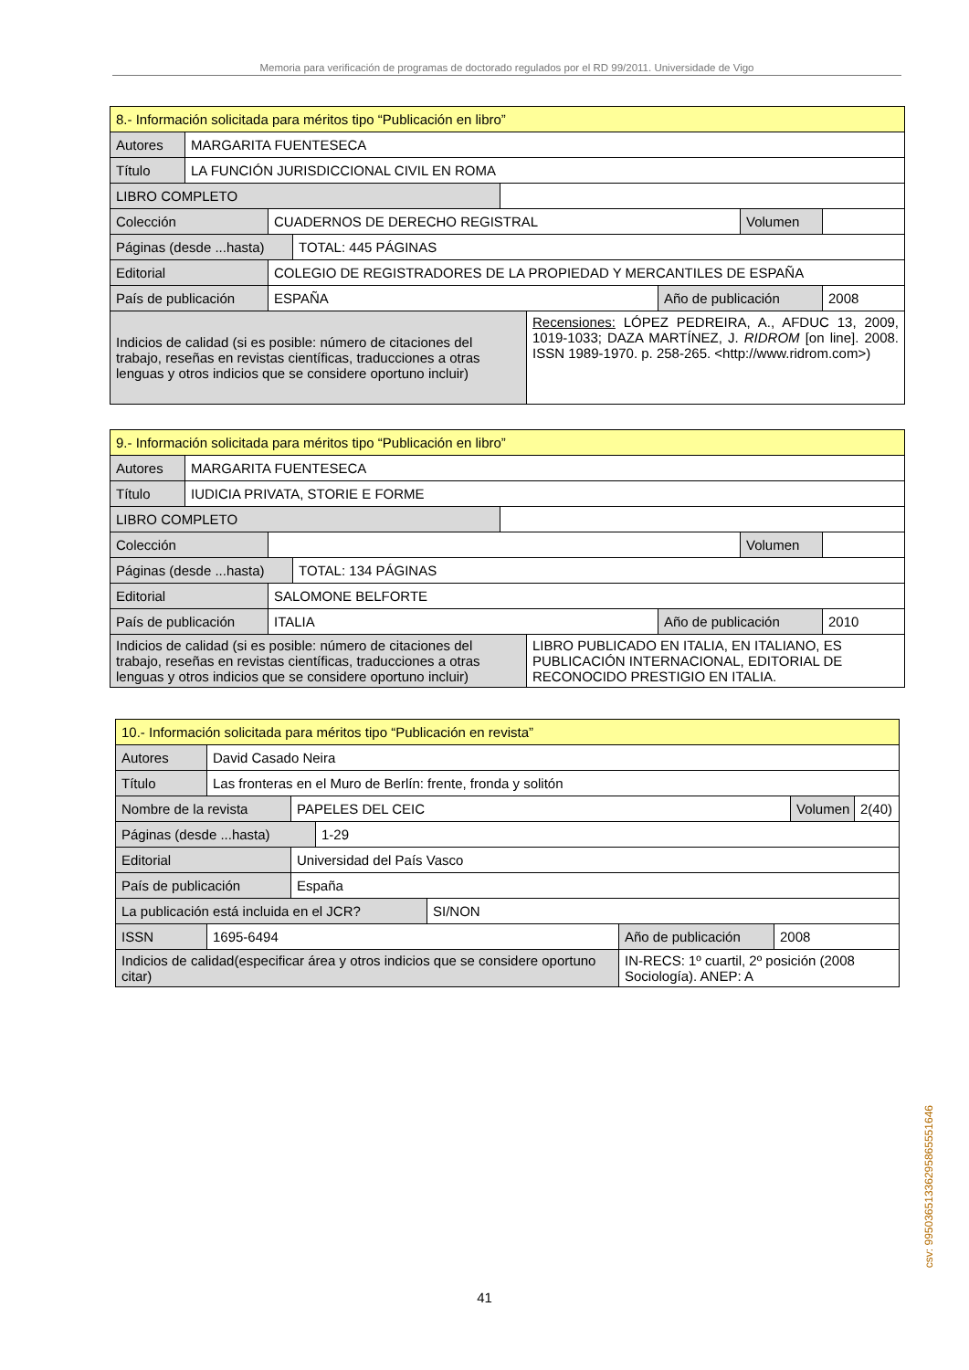Memoria para verificación de programas de doctorado regulados por el RD 99/2011. Universidade de Vigo
| 8.- Información solicitada para méritos tipo “Publicación en libro” | | | | | | | | |
| Autores | MARGARITA FUENTESECA | | | | | | | |
| Título | LA FUNCIÓN JURISDICCIONAL CIVIL EN ROMA | | | | | | | |
| LIBRO COMPLETO | | | | | | | | |
| Colección | | CUADERNOS DE DERECHO REGISTRAL | | | | | Volumen | |
| Páginas (desde ...hasta) | | | TOTAL: 445 PÁGINAS | | | | | |
| Editorial | | COLEGIO DE REGISTRADORES DE LA PROPIEDAD Y MERCANTILES DE ESPAÑA | | | | | | |
| País de publicación | | ESPAÑA | | | | Año de publicación | | 2008 |
| Indicios de calidad (si es posible: número de citaciones del trabajo, reseñas en revistas científicas, traducciones a otras lenguas y otros indicios que se considere oportuno incluir) | | | | | Recensiones: LÓPEZ PEDREIRA, A., AFDUC 13, 2009, 1019-1033; DAZA MARTÍNEZ, J. RIDROM [on line]. 2008. ISSN 1989-1970. p. 258-265. <http://www.ridrom.com>) | | | |
| 9.- Información solicitada para méritos tipo “Publicación en libro” | | | | | | | | |
| Autores | MARGARITA FUENTESECA | | | | | | | |
| Título | IUDICIA PRIVATA, STORIE E FORME | | | | | | | |
| LIBRO COMPLETO | | | | | | | | |
| Colección | | | | | | | Volumen | |
| Páginas (desde ...hasta) | | | TOTAL: 134 PÁGINAS | | | | | |
| Editorial | | SALOMONE BELFORTE | | | | | | |
| País de publicación | | ITALIA | | | | Año de publicación | | 2010 |
| Indicios de calidad (si es posible: número de citaciones del trabajo, reseñas en revistas científicas, traducciones a otras lenguas y otros indicios que se considere oportuno incluir) | | | | | LIBRO PUBLICADO EN ITALIA, EN ITALIANO, ES PUBLICACIÓN INTERNACIONAL, EDITORIAL DE RECONOCIDO PRESTIGIO EN ITALIA. | | | |
| 10.- Información solicitada para méritos tipo “Publicación en revista” | | | | | | | | |
| Autores | David Casado Neira | | | | | | | |
| Título | Las fronteras en el Muro de Berlín: frente, fronda y solitón | | | | | | | |
| Nombre de la revista | | PAPELES DEL CEIC | | | | | Volumen | 2(40) |
| Páginas (desde ...hasta) | | | 1-29 | | | | | |
| Editorial | | Universidad del País Vasco | | | | | | |
| País de publicación | | España | | | | | | |
| La publicación está incluida en el JCR? | | | | SI/NON | | | | |
| ISSN | 1695-6494 | | | | Año de publicación | 2008 | | |
| Indicios de calidad(especificar área y otros indicios que se considere oportuno citar) | | | | | IN-RECS: 1º cuartil, 2º posición (2008 Sociología). ANEP: A | | | |
csv: 99503651336295865551646
41